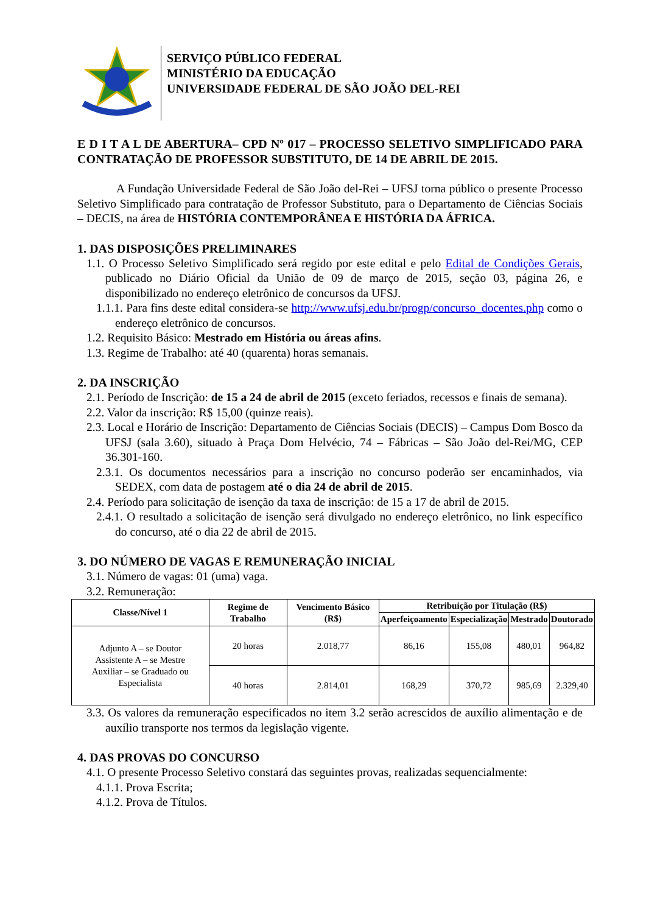SERVIÇO PÚBLICO FEDERAL
MINISTÉRIO DA EDUCAÇÃO
UNIVERSIDADE FEDERAL DE SÃO JOÃO DEL-REI
E D I T A L DE ABERTURA– CPD Nº 017 – PROCESSO SELETIVO SIMPLIFICADO PARA CONTRATAÇÃO DE PROFESSOR SUBSTITUTO, DE 14 DE ABRIL DE 2015.
A Fundação Universidade Federal de São João del-Rei – UFSJ torna público o presente Processo Seletivo Simplificado para contratação de Professor Substituto, para o Departamento de Ciências Sociais – DECIS, na área de HISTÓRIA CONTEMPORÂNEA E HISTÓRIA DA ÁFRICA.
1. DAS DISPOSIÇÕES PRELIMINARES
1.1. O Processo Seletivo Simplificado será regido por este edital e pelo Edital de Condições Gerais, publicado no Diário Oficial da União de 09 de março de 2015, seção 03, página 26, e disponibilizado no endereço eletrônico de concursos da UFSJ.
1.1.1. Para fins deste edital considera-se http://www.ufsj.edu.br/progp/concurso_docentes.php como o endereço eletrônico de concursos.
1.2. Requisito Básico: Mestrado em História ou áreas afins.
1.3. Regime de Trabalho: até 40 (quarenta) horas semanais.
2. DA INSCRIÇÃO
2.1. Período de Inscrição: de 15 a 24 de abril de 2015 (exceto feriados, recessos e finais de semana).
2.2. Valor da inscrição: R$ 15,00 (quinze reais).
2.3. Local e Horário de Inscrição: Departamento de Ciências Sociais (DECIS) – Campus Dom Bosco da UFSJ (sala 3.60), situado à Praça Dom Helvécio, 74 – Fábricas – São João del-Rei/MG, CEP 36.301-160.
2.3.1. Os documentos necessários para a inscrição no concurso poderão ser encaminhados, via SEDEX, com data de postagem até o dia 24 de abril de 2015.
2.4. Período para solicitação de isenção da taxa de inscrição: de 15 a 17 de abril de 2015.
2.4.1. O resultado a solicitação de isenção será divulgado no endereço eletrônico, no link específico do concurso, até o dia 22 de abril de 2015.
3. DO NÚMERO DE VAGAS E REMUNERAÇÃO INICIAL
3.1. Número de vagas: 01 (uma) vaga.
3.2. Remuneração:
| Classe/Nível 1 | Regime de Trabalho | Vencimento Básico (R$) | Retribuição por Titulação (R$) | | | |
| --- | --- | --- | --- | --- | --- | --- |
| | | | Aperfeiçoamento | Especialização | Mestrado | Doutorado |
| Adjunto A – se Doutor Assistente A – se Mestre Auxiliar – se Graduado ou Especialista | 20 horas | 2.018,77 | 86,16 | 155,08 | 480,01 | 964,82 |
| | 40 horas | 2.814,01 | 168,29 | 370,72 | 985,69 | 2.329,40 |
3.3. Os valores da remuneração especificados no item 3.2 serão acrescidos de auxílio alimentação e de auxílio transporte nos termos da legislação vigente.
4. DAS PROVAS DO CONCURSO
4.1. O presente Processo Seletivo constará das seguintes provas, realizadas sequencialmente:
4.1.1. Prova Escrita;
4.1.2. Prova de Títulos.